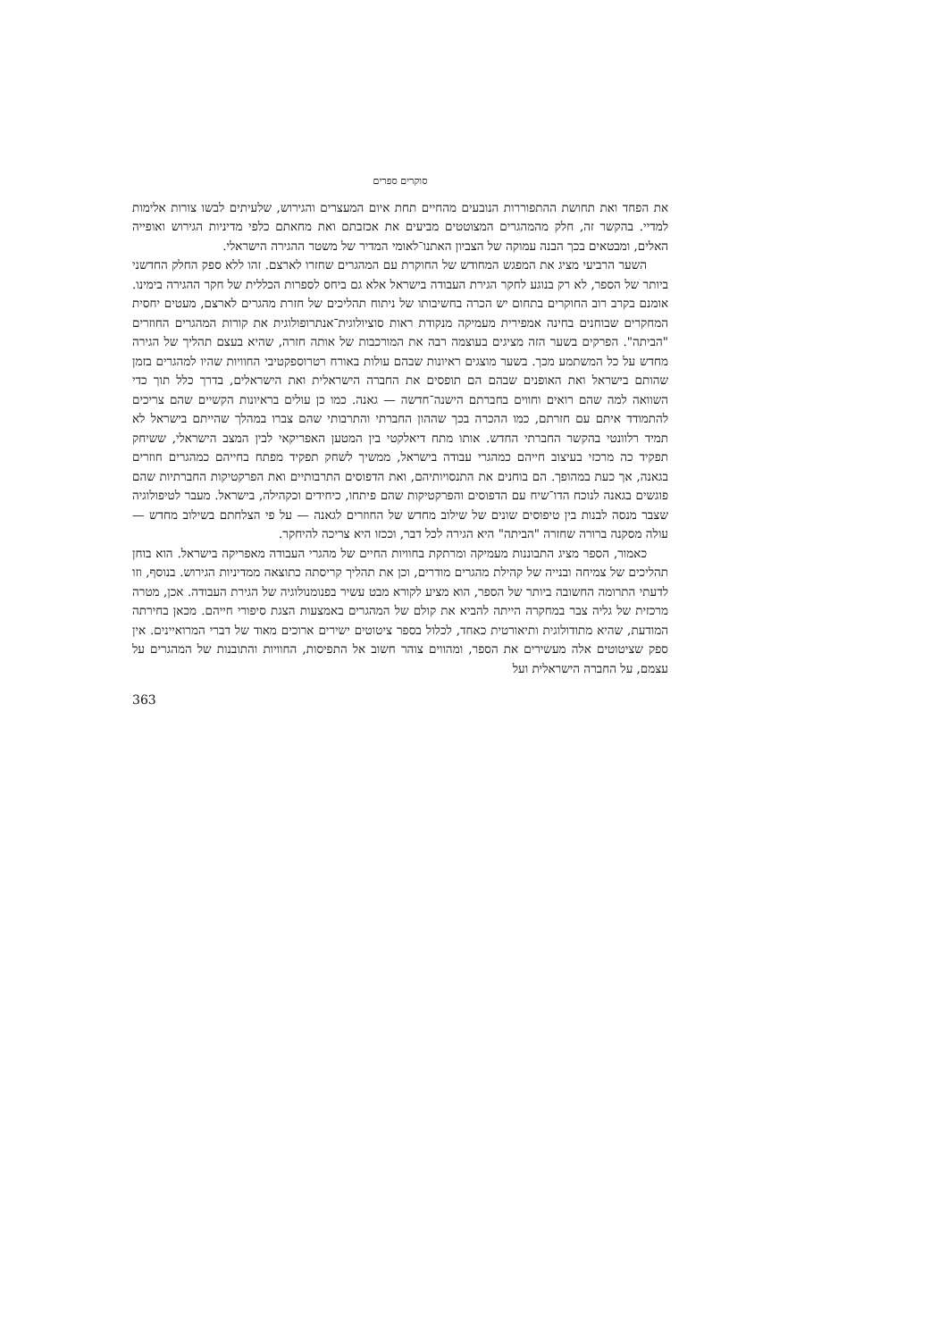סוקרים ספרים
את הפחד ואת תחושת ההתפוררות הנובעים מהחיים תחת איום המעצרים והגירוש, שלעיתים לבשו צורות אלימות למדיי. בהקשר זה, חלק מהמהגרים המצוטטים מביעים את אכזבתם ואת מחאתם כלפי מדיניות הגירוש ואופייה האלים, ומבטאים בכך הבנה עמוקה של הצביון האתנו־לאומי המדיר של משטר ההגירה הישראלי.
השער הרביעי מציג את המפגש המחודש של החוקרת עם המהגרים שחזרו לארצם. זהו ללא ספק החלק החדשני ביותר של הספר, לא רק בנוגע לחקר הגירת העבודה בישראל אלא גם ביחס לספרות הכללית של חקר ההגירה בימינו. אומנם בקרב רוב החוקרים בתחום יש הכרה בחשיבותו של ניתוח תהליכים של חזרת מהגרים לארצם, מעטים יחסית המחקרים שבוחנים בחינה אמפירית מעמיקה מנקודת ראות סוציולוגית־אנתרופולוגית את קורות המהגרים החוזרים "הביתה". הפרקים בשער הזה מציגים בעוצמה רבה את המורכבות של אותה חזרה, שהיא בעצם תהליך של הגירה מחדש על כל המשתמע מכך. בשער מוצגים ראיונות שבהם עולות באורח רטרוספקטיבי החוויות שהיו למהגרים בזמן שהותם בישראל ואת האופנים שבהם הם תופסים את החברה הישראלית ואת הישראלים, בדרך כלל תוך כדי השוואה למה שהם רואים וחווים בחברתם הישנה־חדשה — גאנה. כמו כן עולים בראיונות הקשיים שהם צריכים להתמודד איתם עם חזרתם, כמו ההכרה בכך שההון החברתי והתרבותי שהם צברו במהלך שהייתם בישראל לא תמיד רלוונטי בהקשר החברתי החדש. אותו מתח דיאלקטי בין המטען האפריקאי לבין המצב הישראלי, ששיחק תפקיד כה מרכזי בעיצוב חייהם כמהגרי עבודה בישראל, ממשיך לשחק תפקיד מפתח בחייהם כמהגרים חוזרים בגאנה, אך כעת במהופך. הם בוחנים את התנסויותיהם, ואת הדפוסים התרבותיים ואת הפרקטיקות החברתיות שהם פוגשים בגאנה לנוכח הדו־שיח עם הדפוסים והפרקטיקות שהם פיתחו, כיחידים וכקהילה, בישראל. מעבר לטיפולוגיה שצבר מנסה לבנות בין טיפוסים שונים של שילוב מחדש של החוזרים לגאנה — על פי הצלחתם בשילוב מחדש — עולה מסקנה ברורה שחזרה "הביתה" היא הגירה לכל דבר, וככזו היא צריכה להיחקר.
כאמור, הספר מציג התבוננות מעמיקה ומרתקת בחוויות החיים של מהגרי העבודה מאפריקה בישראל. הוא בוחן תהליכים של צמיחה ובנייה של קהילת מהגרים מודרים, וכן את תהליך קריסתה כתוצאה ממדיניות הגירוש. בנוסף, וזו לדעתי התרומה החשובה ביותר של הספר, הוא מציע לקורא מבט עשיר בפנומנולוגיה של הגירת העבודה. אכן, מטרה מרכזית של גליה צבר במחקרה הייתה להביא את קולם של המהגרים באמצעות הצגת סיפורי חייהם. מכאן בחירתה המודעת, שהיא מתודולוגית ותיאורטית כאחד, לכלול בספר ציטוטים ישירים ארוכים מאוד של דברי המרואיינים. אין ספק שציטוטים אלה מעשירים את הספר, ומהווים צוהר חשוב אל התפיסות, החוויות והתובנות של המהגרים על עצמם, על החברה הישראלית ועל
363